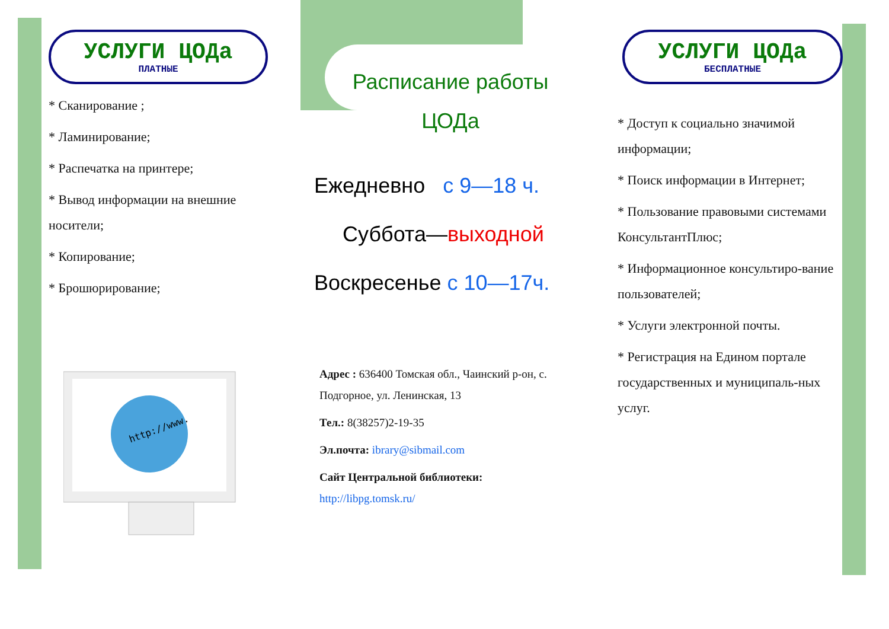УСЛУГИ ЦОДа
ПЛАТНЫЕ
* Сканирование ;
* Ламинирование;
* Распечатка на принтере;
* Вывод информации на внешние носители;
* Копирование;
* Брошюрирование;
http://www.
Расписание работы
ЦОДа
Ежедневно с 9—18 ч.
Суббота—выходной
Воскресенье с 10—17ч.
Адрес : 636400 Томская обл., Чаинский р-он, с. Подгорное, ул. Ленинская, 13
Тел.: 8(38257)2-19-35
Эл.почта: ibrary@sibmail.com
Сайт Центральной библиотеки:
http://libpg.tomsk.ru/
УСЛУГИ ЦОДа
БЕСПЛАТНЫЕ
* Доступ к социально значимой информации;
* Поиск информации в Интернет;
* Пользование правовыми системами КонсультантПлюс;
* Информационное консультиро-вание пользователей;
* Услуги электронной почты.
* Регистрация на Едином портале государственных и муниципаль-ных услуг.